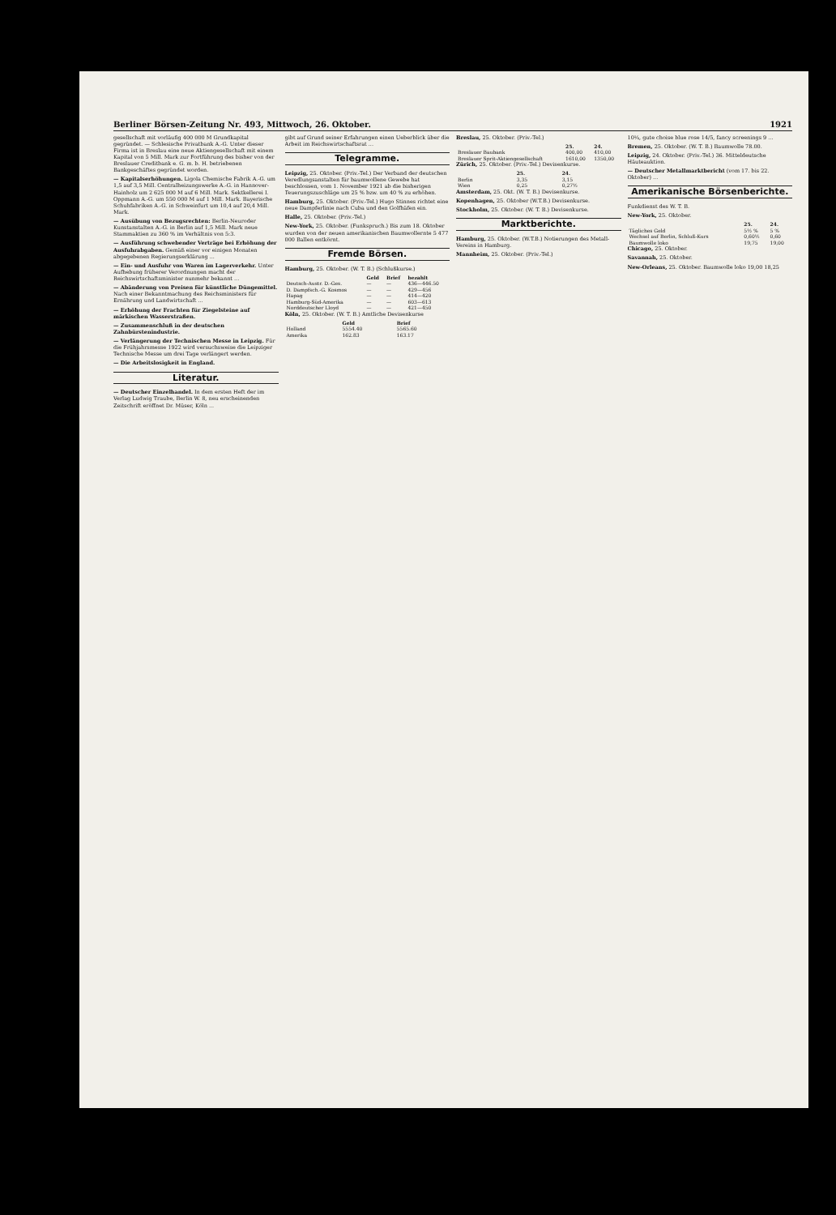Berliner Börsen-Zeitung Nr. 493, Mittwoch, 26. Oktober. 1921
gesellschaft mit vorläufig 400 000 M Grundkapital gegründet. — Schlesische Privatbank A.-G. Unter dieser Firma ist in Breslau eine neue Aktiengesellschaft mit einem Kapital von 5 Mill. Mark zur Fortführung des bisher von der Breslauer Creditbank e. G. m. b. H. betriebenen Bankgeschäftes gegründet worden.
— Kapitalserhöhungen. Ligola Chemische Fabrik A.-G. um 1,5 auf 3,5 Mill. Centralheizungswerke A.-G. in Hannover-Hainholz um 2 625 000 M auf 6 Mill. Mark. Sektkellerei I. Oppmann A.-G. um 550 000 M auf 1 Mill. Mark. Bayerische Schuhfabriken A.-G. in Schweinfurt um 10,4 auf 20,4 Mill. Mark.
— Ausübung von Bezugsrechten: Berlin-Neuroder Kunstanstalten A.-G. in Berlin auf 1,5 Mill. Mark neue Stammaktien zu 360 % im Verhältnis von 5:3.
— Ausführung schwebender Verträge bei Erhöhung der Ausfuhrabgaben. Gemäß einer vor einigen Monaten abgegebenen Regierungserklärung ...
— Ein- und Ausfuhr von Waren im Lagerverkehr. Unter Aufhebung früherer Verordnungen macht der Reichswirtschaftsminister nunmehr bekannt ...
— Abänderung von Preisen für künstliche Düngemittel. Nach einer Bekanntmachung des Reichsministers für Ernährung und Landwirtschaft ...
— Erhöhung der Frachten für Ziegelsteine auf märkischen Wasserstraßen.
— Zusammenschluß in der deutschen Zahnbürstenindustrie.
— Verlängerung der Technischen Messe in Leipzig. Für die Frühjahrsmesse 1922 wird versuchsweise die Leipziger Technische Messe um drei Tage verlängert werden.
— Die Arbeitslosigkeit in England.
Literatur.
— Deutscher Einzelhandel. In dem ersten Heft der im Verlag Ludwig Traube, Berlin W. 8, neu erscheinenden Zeitschrift eröffnet Dr. Müser, Köln ...
gibt auf Grund seiner Erfahrungen einen Ueberblick über die Arbeit im Reichswirtschaftsrat ...
Telegramme.
Leipzig, 25. Oktober. (Priv.-Tel.) Der Verband der deutschen Veredlungsanstalten für baumwollene Gewebe hat beschlossen, vom 1. November 1921 ab die bisherigen Teuerungszuschläge um 25 % bzw. um 40 % zu erhöhen.
Hamburg, 25. Oktober. (Priv.-Tel.) Hugo Stinnes richtet eine neue Dampferlinie nach Cuba und den Golfhäfen ein.
Halle, 25. Oktober. (Priv.-Tel.)
New-York, 25. Oktober. (Funkspruch.) Bis zum 18. Oktober wurden von der neuen amerikanischen Baumwollernte 5 477 000 Ballen entkörnt.
Fremde Börsen.
Hamburg, 25. Oktober. (W. T. B.) (Schlußkurse.)
| | Geld | Brief | bezahlt |
| --- | --- | --- | --- |
| Deutsch-Austr. D.-Ges. | — | — | 436—446.50 |
| D. Dampfsch.-G. Kosmos | — | — | 429—456 |
| Hapag | — | — | 414—420 |
| Hamburg-Süd-Amerika | — | — | 603—613 |
| Norddeutscher Lloyd | — | — | 421—450 |
Köln, 25. Oktober. (W. T. B.) Amtliche Devisenkurse
| | Geld | Brief |
| --- | --- | --- |
| Holland | 5554.40 | 5565.60 |
| Amerika | 162.83 | 163.17 |
Breslau, 25. Oktober. (Priv.-Tel.)
| | 25. | 24. |
| --- | --- | --- |
| Breslauer Baubank | 400,00 | 410,00 |
| Breslauer Sprit-Aktiengesellschaft | 1610,00 | 1350,00 |
Zürich, 25. Oktober. (Priv.-Tel.) Devisenkurse.
| | 25. | 24. |
| --- | --- | --- |
| Berlin | 3,35 | 3,15 |
| Wien | 0,25 | 0,27½ |
Amsterdam, 25. Okt. (W. T. B.) Devisenkurse.
Kopenhagen, 25. Oktober (W.T.B.) Devisenkurse.
Stockholm, 25. Oktober. (W. T. B.) Devisenkurse.
Marktberichte.
Hamburg, 25. Oktober. (W.T.B.) Notierungen des Metall-Vereins in Hamburg.
Mannheim, 25. Oktober. (Priv.-Tel.)
10¼, gute choise blue rose 14/5, fancy screenings 9 ...
Bremen, 25. Oktober. (W. T. B.) Baumwolle 78.00.
Leipzig, 24. Oktober. (Priv.-Tel.) 36. Mitteldeutsche Häuteauktion.
— Deutscher Metallmarktbericht (vom 17. bis 22. Oktober) ...
Amerikanische Börsenberichte.
Funkdienst des W. T. B.
New-York, 25. Oktober.
| | 25. | 24. |
| --- | --- | --- |
| Tägliches Geld | 5½ % | 5 % |
| Wechsel auf Berlin, Schluß-Kurs | 0,60½ | 0,60 |
| Baumwolle loko | 19,75 | 19,00 |
Chicago, 25. Oktober.
Savannah, 25. Oktober.
New-Orleans, 25. Oktober. Baumwolle loko 19,00 18,25